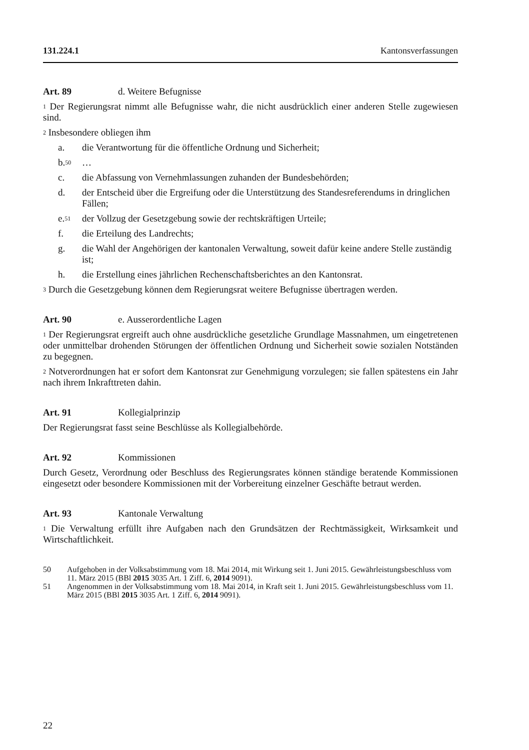131.224.1 Kantonsverfassungen
Art. 89 d. Weitere Befugnisse
<sup>1</sup> Der Regierungsrat nimmt alle Befugnisse wahr, die nicht ausdrücklich einer anderen Stelle zugewiesen sind.
<sup>2</sup> Insbesondere obliegen ihm
a. die Verantwortung für die öffentliche Ordnung und Sicherheit;
b.<sup>50</sup> …
c. die Abfassung von Vernehmlassungen zuhanden der Bundesbehörden;
d. der Entscheid über die Ergreifung oder die Unterstützung des Standesreferendums in dringlichen Fällen;
e.<sup>51</sup> der Vollzug der Gesetzgebung sowie der rechtskräftigen Urteile;
f. die Erteilung des Landrechts;
g. die Wahl der Angehörigen der kantonalen Verwaltung, soweit dafür keine andere Stelle zuständig ist;
h. die Erstellung eines jährlichen Rechenschaftsberichtes an den Kantonsrat.
<sup>3</sup> Durch die Gesetzgebung können dem Regierungsrat weitere Befugnisse übertragen werden.
Art. 90 e. Ausserordentliche Lagen
<sup>1</sup> Der Regierungsrat ergreift auch ohne ausdrückliche gesetzliche Grundlage Massnahmen, um eingetretenen oder unmittelbar drohenden Störungen der öffentlichen Ordnung und Sicherheit sowie sozialen Notständen zu begegnen.
<sup>2</sup> Notverordnungen hat er sofort dem Kantonsrat zur Genehmigung vorzulegen; sie fallen spätestens ein Jahr nach ihrem Inkrafttreten dahin.
Art. 91 Kollegialprinzip
Der Regierungsrat fasst seine Beschlüsse als Kollegialbehörde.
Art. 92 Kommissionen
Durch Gesetz, Verordnung oder Beschluss des Regierungsrates können ständige beratende Kommissionen eingesetzt oder besondere Kommissionen mit der Vorbereitung einzelner Geschäfte betraut werden.
Art. 93 Kantonale Verwaltung
<sup>1</sup> Die Verwaltung erfüllt ihre Aufgaben nach den Grundsätzen der Rechtmässigkeit, Wirksamkeit und Wirtschaftlichkeit.
50 Aufgehoben in der Volksabstimmung vom 18. Mai 2014, mit Wirkung seit 1. Juni 2015. Gewährleistungsbeschluss vom 11. März 2015 (BBl 2015 3035 Art. 1 Ziff. 6, 2014 9091).
51 Angenommen in der Volksabstimmung vom 18. Mai 2014, in Kraft seit 1. Juni 2015. Gewährleistungsbeschluss vom 11. März 2015 (BBl 2015 3035 Art. 1 Ziff. 6, 2014 9091).
22